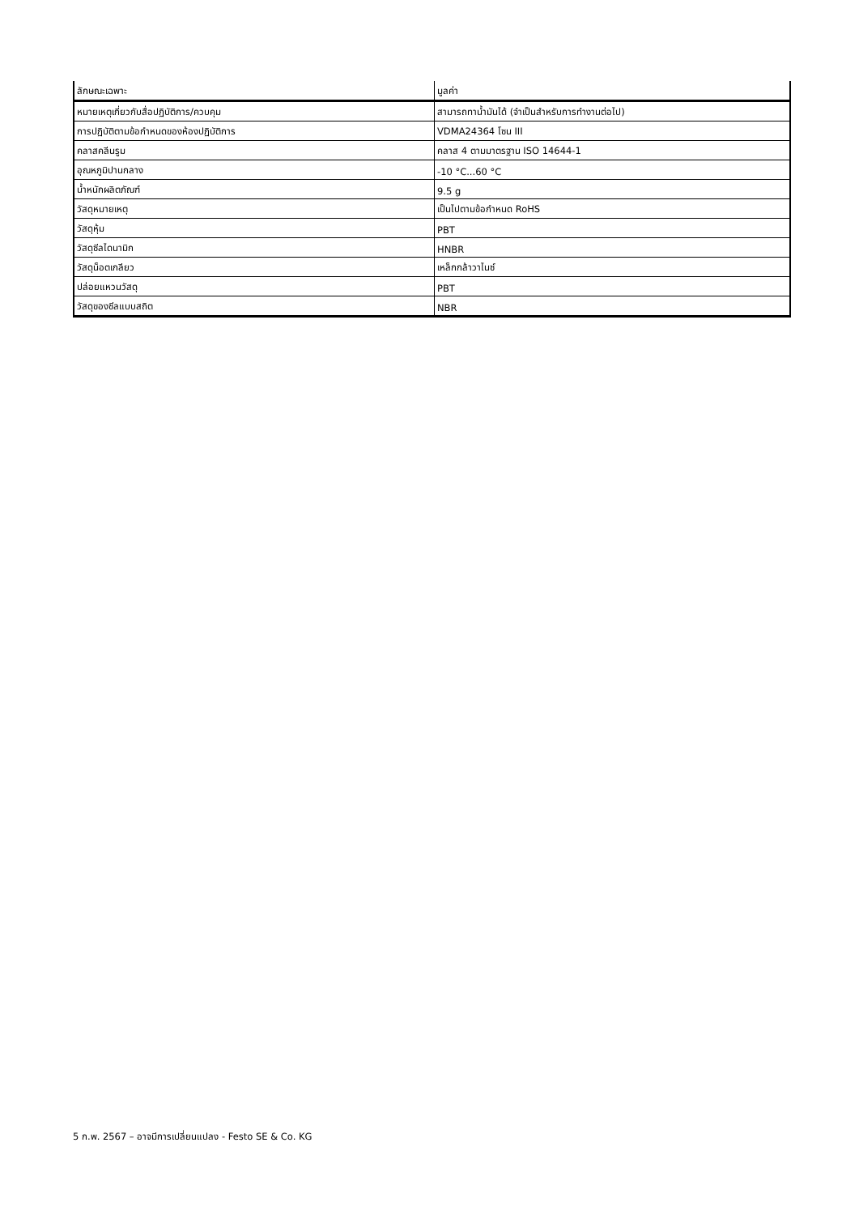| ลักษณะเฉพาะ | มูลค่า |
| --- | --- |
| หมายเหตุเกี่ยวกับสื่อปฏิบัติการ/ควบคุม | สามารถทาน้ำมันได้ (จำเป็นสำหรับการทำงานต่อไป) |
| การปฏิบัติตามข้อกำหนดของห้องปฏิบัติการ | VDMA24364 โซน III |
| คลาสคลีนรูม | คลาส 4 ตามมาตรฐาน ISO 14644-1 |
| อุณหภูมิปานกลาง | -10 °C...60 °C |
| น้ำหนักผลิตภัณฑ์ | 9.5 g |
| วัสดุหมายเหตุ | เป็นไปตามข้อกำหนด RoHS |
| วัสดุหุ้ม | PBT |
| วัสดุซีลไดนามิก | HNBR |
| วัสดุน็อตเกลียว | เหล็กกล้าวาไนซ์ |
| ปล่อยแหวนวัสดุ | PBT |
| วัสดุของซีลแบบสถิต | NBR |
5 ก.พ. 2567 – อาจมีการเปลี่ยนแปลง - Festo SE & Co. KG